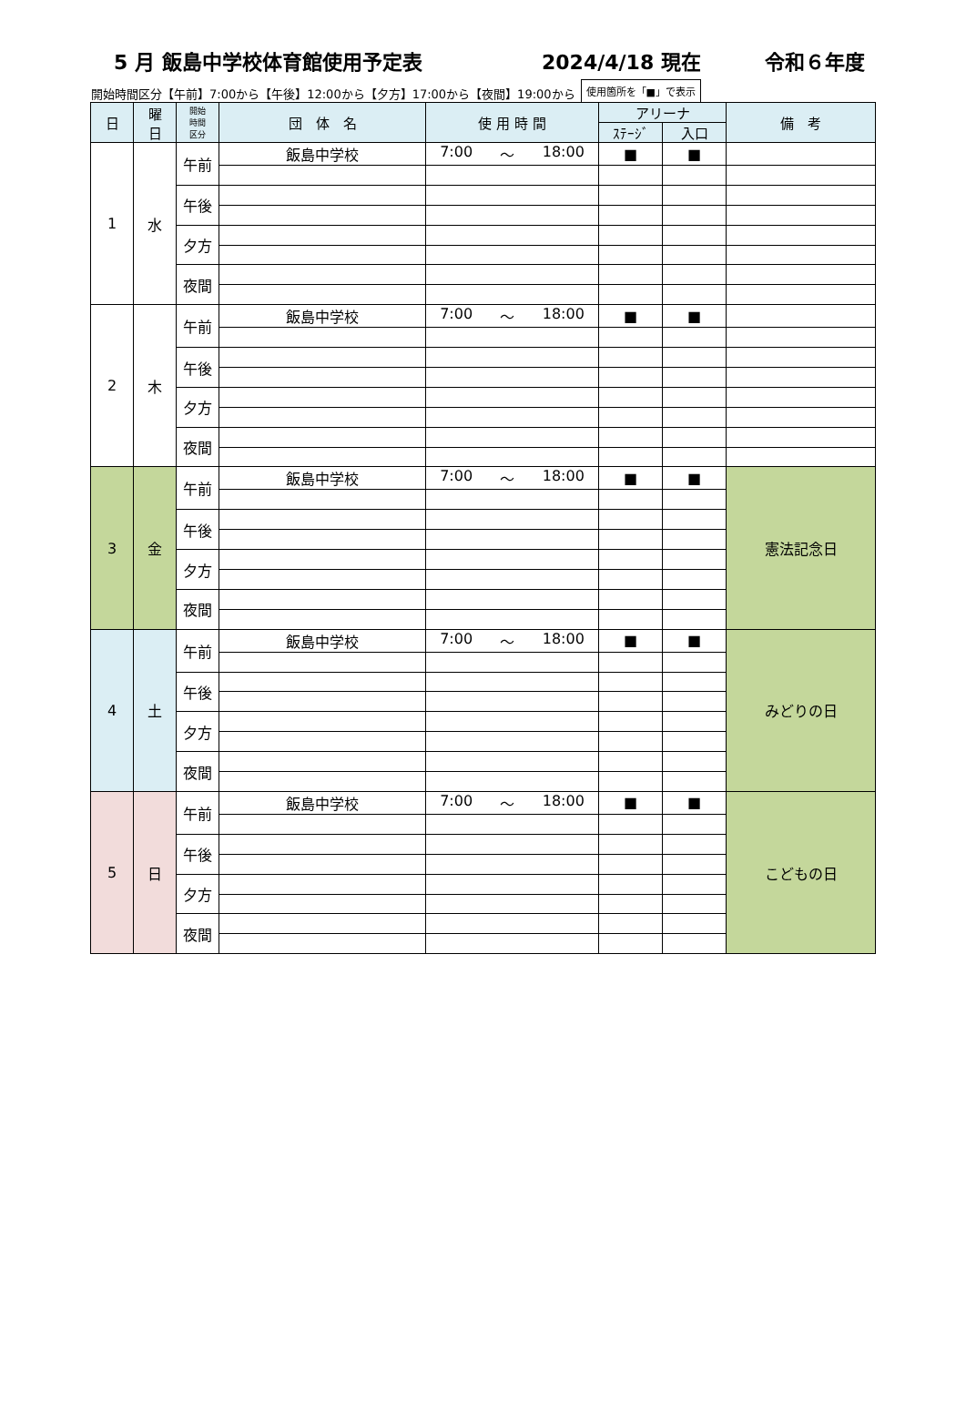5 月 飯島中学校体育館使用予定表 2024/4/18 現在 令和６年度
開始時間区分【午前】7:00から【午後】12:00から【夕方】17:00から【夜間】19:00から 使用箇所を「■」で表示
| 日 | 曜 日 | 開始 時間 区分 | 団 体 名 | 使 用 時 間 | アリーナ | | 備 考 |
| --- | --- | --- | --- | --- | --- | --- | --- |
| | | | | | ｽﾃｰｼﾞ | 入口 | |
| 1 | 水 | 午前 | 飯島中学校 | 7:00 ～ 18:00 | ■ | ■ | |
| | | 午後 | | | | | |
| | | 夕方 | | | | | |
| | | 夜間 | | | | | |
| 2 | 木 | 午前 | 飯島中学校 | 7:00 ～ 18:00 | ■ | ■ | |
| | | 午後 | | | | | |
| | | 夕方 | | | | | |
| | | 夜間 | | | | | |
| 3 | 金 | 午前 | 飯島中学校 | 7:00 ～ 18:00 | ■ | ■ | 憲法記念日 |
| | | 午後 | | | | | |
| | | 夕方 | | | | | |
| | | 夜間 | | | | | |
| 4 | 土 | 午前 | 飯島中学校 | 7:00 ～ 18:00 | ■ | ■ | みどりの日 |
| | | 午後 | | | | | |
| | | 夕方 | | | | | |
| | | 夜間 | | | | | |
| 5 | 日 | 午前 | 飯島中学校 | 7:00 ～ 18:00 | ■ | ■ | こどもの日 |
| | | 午後 | | | | | |
| | | 夕方 | | | | | |
| | | 夜間 | | | | | |